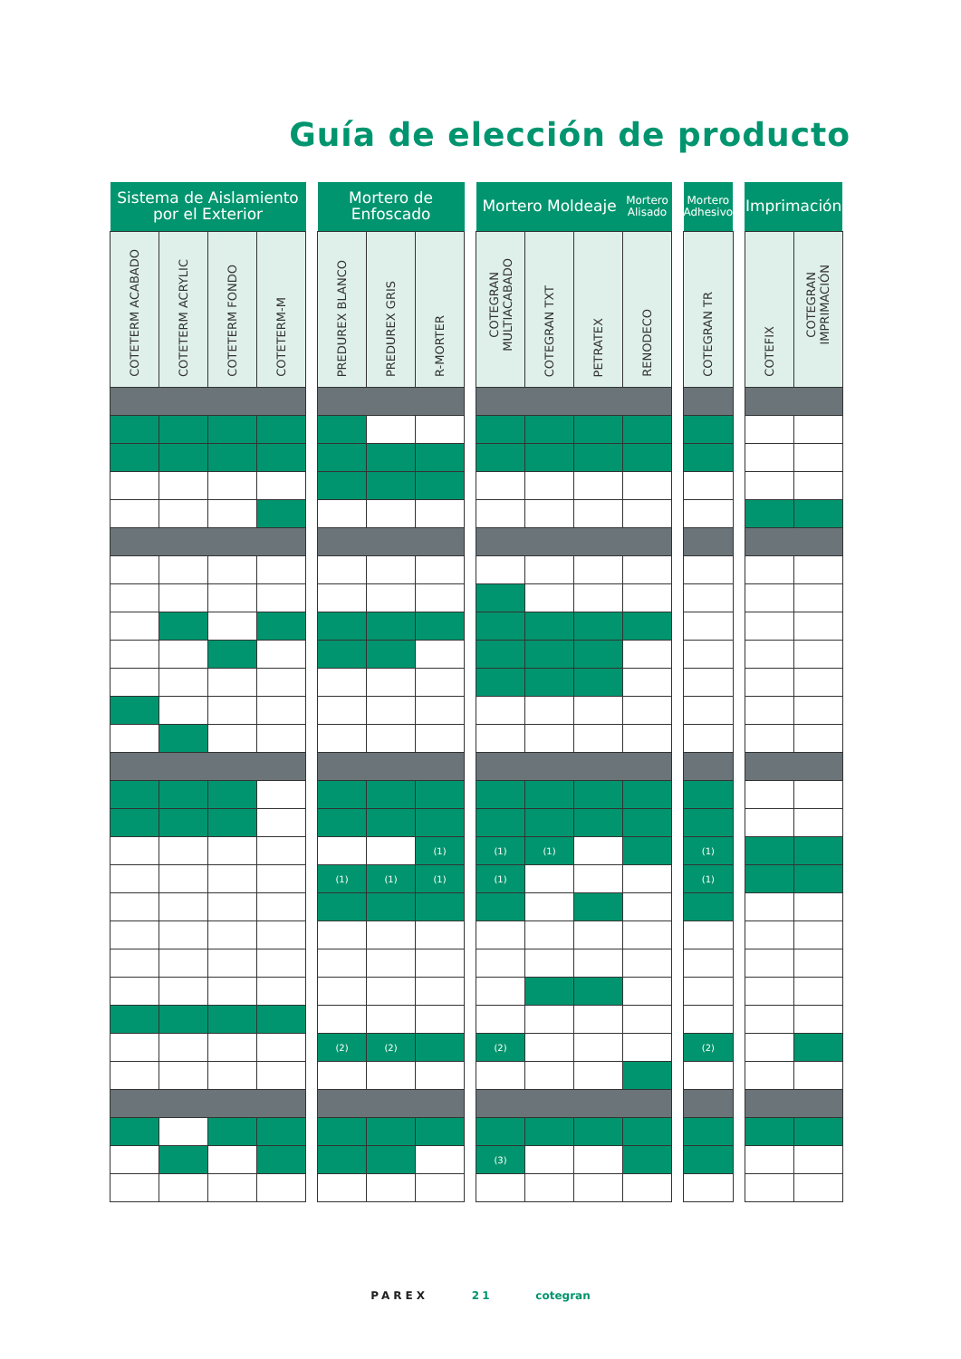Guía de elección de producto
| Sistema de Aislamiento por el Exterior | | | | | Mortero de Enfoscado | | | | Mortero Moldeaje | | | Mortero Alisado | | Mortero Adhesivo | | Imprimación | |
| --- | --- | --- | --- | --- | --- | --- | --- | --- | --- | --- | --- | --- | --- | --- | --- | --- | --- |
| COTETERM ACABADO | COTETERM ACRYLIC | COTETERM FONDO | COTETERM-M | | PREDUREX BLANCO | PREDUREX GRIS | R-MORTER | | COTEGRAN MULTIACABADO | COTEGRAN TXT | PETRATEX | RENODECO | | COTEGRAN TR | | COTEFIX | COTEGRAN IMPRIMACIÓN |
| | | | | | | | (1) | | (1) | (1) | | | | (1) | | | |
| | | | | | (1) | (1) | (1) | | (1) | | | | | (1) | | | |
| | | | | | (2) | (2) | | | (2) | | | | | (2) | | | |
| | | | | | | | | | (3) | | | | | | | | |
PAREX 21 cotegran